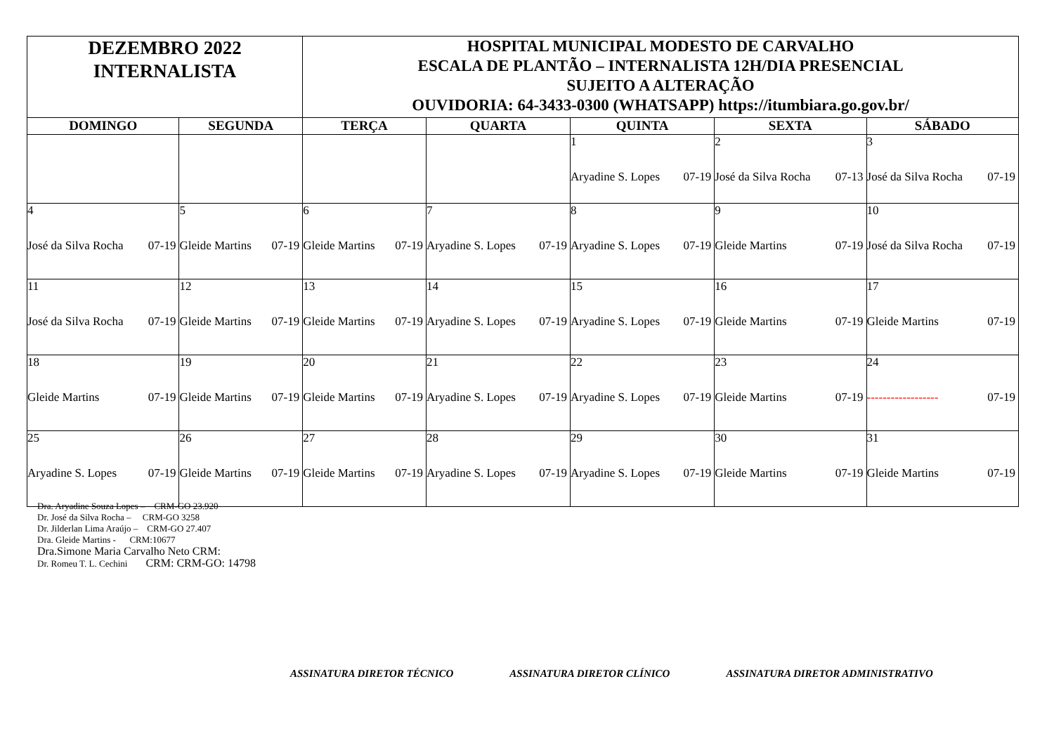| DEZEMBRO 2022 INTERNALISTA | | HOSPITAL MUNICIPAL MODESTO DE CARVALHO ESCALA DE PLANTÃO – INTERNALISTA 12H/DIA PRESENCIAL SUJEITO A ALTERAÇÃO OUVIDORIA: 64-3433-0300 (WHATSAPP) https://itumbiara.go.gov.br/ | | | | |
| DOMINGO | SEGUNDA | TERÇA | QUARTA | QUINTA | SEXTA | SÁBADO |
| | | | | 1 Aryadine S. Lopes 07-19 | 2 José da Silva Rocha 07-13 | 3 José da Silva Rocha 07-19 |
| 4 José da Silva Rocha 07-19 | 5 Gleide Martins 07-19 | 6 Gleide Martins 07-19 | 7 Aryadine S. Lopes 07-19 | 8 Aryadine S. Lopes 07-19 | 9 Gleide Martins 07-19 | 10 José da Silva Rocha 07-19 |
| 11 José da Silva Rocha 07-19 | 12 Gleide Martins 07-19 | 13 Gleide Martins 07-19 | 14 Aryadine S. Lopes 07-19 | 15 Aryadine S. Lopes 07-19 | 16 Gleide Martins 07-19 | 17 Gleide Martins 07-19 |
| 18 Gleide Martins 07-19 | 19 Gleide Martins 07-19 | 20 Gleide Martins 07-19 | 21 Aryadine S. Lopes 07-19 | 22 Aryadine S. Lopes 07-19 | 23 Gleide Martins 07-19 | 24 ------------------ 07-19 |
| 25 Aryadine S. Lopes 07-19 | 26 Gleide Martins 07-19 | 27 Gleide Martins 07-19 | 28 Aryadine S. Lopes 07-19 | 29 Aryadine S. Lopes 07-19 | 30 Gleide Martins 07-19 | 31 Gleide Martins 07-19 |
Dra. Aryadine Souza Lopes – CRM-GO 23.920
Dr. José da Silva Rocha – CRM-GO 3258
Dr. Jilderlan Lima Araújo – CRM-GO 27.407
Dra. Gleide Martins - CRM:10677
Dra.Simone Maria Carvalho Neto CRM:
Dr. Romeu T. L. Cechini CRM: CRM-GO: 14798
ASSINATURA DIRETOR TÉCNICO ASSINATURA DIRETOR CLÍNICO ASSINATURA DIRETOR ADMINISTRATIVO